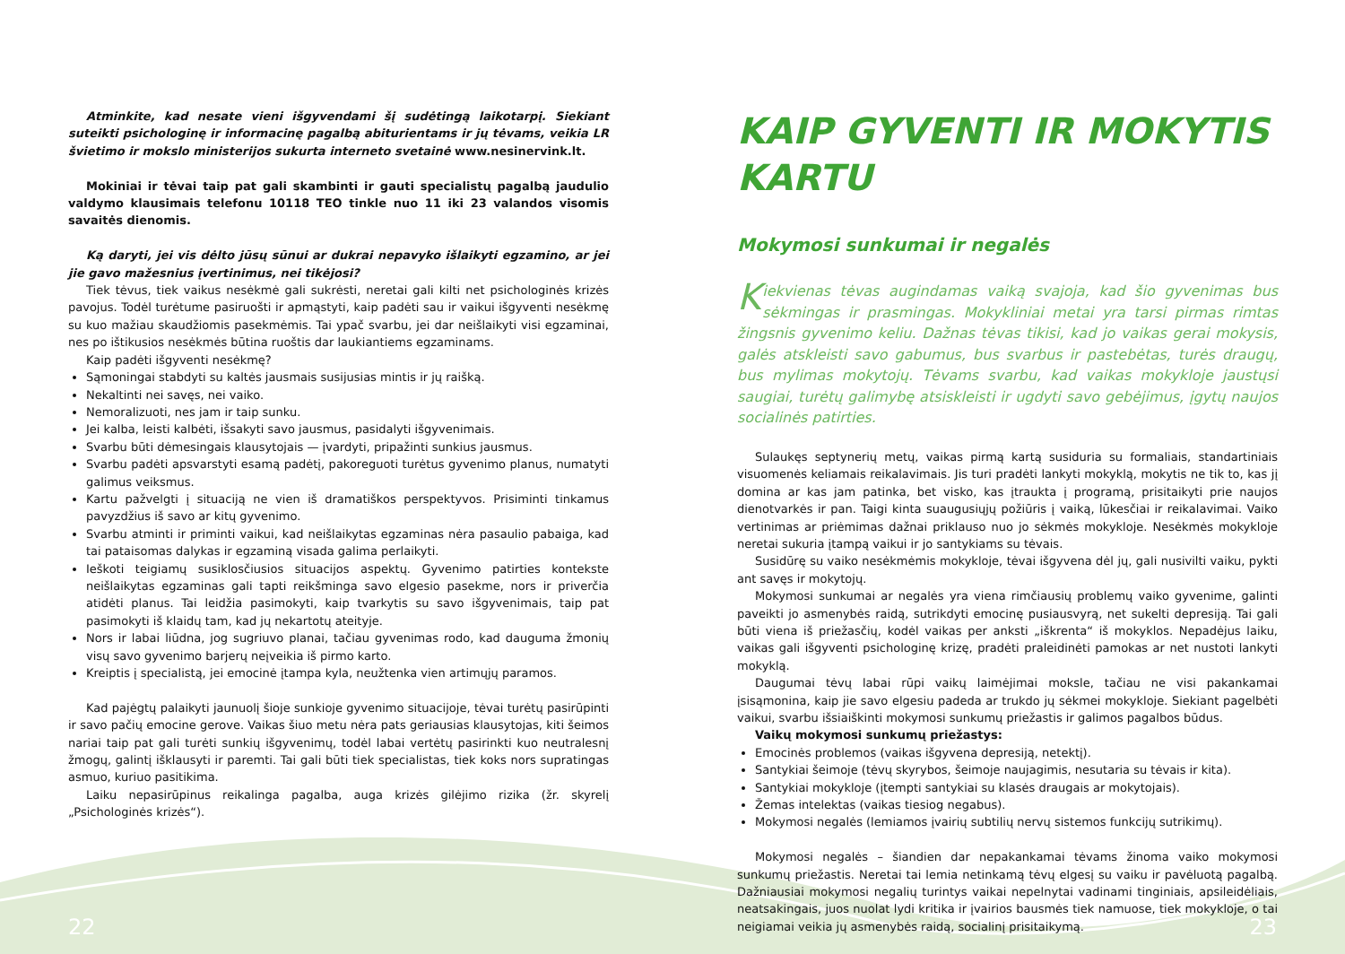Atminkite, kad nesate vieni išgyvendami šį sudėtingą laikotarpį. Siekiant suteikti psichologinę ir informacinę pagalbą abiturientams ir jų tėvams, veikia LR švietimo ir mokslo ministerijos sukurta interneto svetainė www.nesinervink.lt.
Mokiniai ir tėvai taip pat gali skambinti ir gauti specialistų pagalbą jaudulio valdymo klausimais telefonu 10118 TEO tinkle nuo 11 iki 23 valandos visomis savaitės dienomis.
Ką daryti, jei vis dėlto jūsų sūnui ar dukrai nepavyko išlaikyti egzamino, ar jei jie gavo mažesnius įvertinimus, nei tikėjosi?
Tiek tėvus, tiek vaikus nesėkmė gali sukrėsti, neretai gali kilti net psichologinės krizės pavojus. Todėl turėtume pasiruošti ir apmąstyti, kaip padėti sau ir vaikui išgyventi nesėkmę su kuo mažiau skaudžiomis pasekmėmis. Tai ypač svarbu, jei dar neišlaikyti visi egzaminai, nes po ištikusios nesėkmės būtina ruoštis dar laukiantiems egzaminams.
Kaip padėti išgyventi nesėkmę?
Sąmoningai stabdyti su kaltės jausmais susijusias mintis ir jų raišką.
Nekaltinti nei savęs, nei vaiko.
Nemoralizuoti, nes jam ir taip sunku.
Jei kalba, leisti kalbėti, išsakyti savo jausmus, pasidalyti išgyvenimais.
Svarbu būti dėmesingais klausytojais — įvardyti, pripažinti sunkius jausmus.
Svarbu padėti apsvarstyti esamą padėtį, pakoreguoti turėtus gyvenimo planus, numatyti galimus veiksmus.
Kartu pažvelgti į situaciją ne vien iš dramatiškos perspektyvos. Prisiminti tinkamus pavyzdžius iš savo ar kitų gyvenimo.
Svarbu atminti ir priminti vaikui, kad neišlaikytas egzaminas nėra pasaulio pabaiga, kad tai pataisomas dalykas ir egzaminą visada galima perlaikyti.
Ieškoti teigiamų susiklosčiusios situacijos aspektų. Gyvenimo patirties kontekste neišlaikytas egzaminas gali tapti reikšminga savo elgesio pasekme, nors ir priverčia atidėti planus. Tai leidžia pasimokyti, kaip tvarkytis su savo išgyvenimais, taip pat pasimokyti iš klaidų tam, kad jų nekartotų ateityje.
Nors ir labai liūdna, jog sugriuvo planai, tačiau gyvenimas rodo, kad dauguma žmonių visų savo gyvenimo barjerų neįveikia iš pirmo karto.
Kreiptis į specialistą, jei emocinė įtampa kyla, neužtenka vien artimųjų paramos.
Kad pajėgtų palaikyti jaunuolį šioje sunkioje gyvenimo situacijoje, tėvai turėtų pasirūpinti ir savo pačių emocine gerove. Vaikas šiuo metu nėra pats geriausias klausytojas, kiti šeimos nariai taip pat gali turėti sunkių išgyvenimų, todėl labai vertėtų pasirinkti kuo neutralesnį žmogų, galintį išklausyti ir paremti. Tai gali būti tiek specialistas, tiek koks nors supratingas asmuo, kuriuo pasitikima.
Laiku nepasirūpinus reikalinga pagalba, auga krizės gilėjimo rizika (žr. skyrelį „Psichologinės krizės“).
KAIP GYVENTI IR MOKYTIS KARTU
Mokymosi sunkumai ir negalės
Kiekvienas tėvas augindamas vaiką svajoja, kad šio gyvenimas bus sėkmingas ir prasmingas. Mokykliniai metai yra tarsi pirmas rimtas žingsnis gyvenimo keliu. Dažnas tėvas tikisi, kad jo vaikas gerai mokysis, galės atskleisti savo gabumus, bus svarbus ir pastebėtas, turės draugų, bus mylimas mokytojų. Tėvams svarbu, kad vaikas mokykloje jaustųsi saugiai, turėtų galimybę atsiskleisti ir ugdyti savo gebėjimus, įgytų naujos socialinės patirties.
Sulaukęs septynerių metų, vaikas pirmą kartą susiduria su formaliais, standartiniais visuomenės keliamais reikalavimais. Jis turi pradėti lankyti mokyklą, mokytis ne tik to, kas jį domina ar kas jam patinka, bet visko, kas įtraukta į programą, prisitaikyti prie naujos dienotvarkės ir pan. Taigi kinta suaugusiųjų požiūris į vaiką, lūkesčiai ir reikalavimai. Vaiko vertinimas ar priėmimas dažnai priklauso nuo jo sėkmės mokykloje. Nesėkmės mokykloje neretai sukuria įtampą vaikui ir jo santykiams su tėvais.
Susidūrę su vaiko nesėkmėmis mokykloje, tėvai išgyvena dėl jų, gali nusivilti vaiku, pykti ant savęs ir mokytojų.
Mokymosi sunkumai ar negalės yra viena rimčiausių problemų vaiko gyvenime, galinti paveikti jo asmenybės raidą, sutrikdyti emocinę pusiausvyrą, net sukelti depresiją. Tai gali būti viena iš priežasčių, kodėl vaikas per anksti „iškrenta“ iš mokyklos. Nepadėjus laiku, vaikas gali išgyventi psichologinę krizę, pradėti praleidinėti pamokas ar net nustoti lankyti mokyklą.
Daugumai tėvų labai rūpi vaikų laimėjimai moksle, tačiau ne visi pakankamai įsisąmonina, kaip jie savo elgesiu padeda ar trukdo jų sėkmei mokykloje. Siekiant pagelbėti vaikui, svarbu išsiaiškinti mokymosi sunkumų priežastis ir galimos pagalbos būdus.
Vaikų mokymosi sunkumų priežastys:
Emocinės problemos (vaikas išgyvena depresiją, netektį).
Santykiai šeimoje (tėvų skyrybos, šeimoje naujagimis, nesutaria su tėvais ir kita).
Santykiai mokykloje (įtempti santykiai su klasės draugais ar mokytojais).
Žemas intelektas (vaikas tiesiog negabus).
Mokymosi negalės (lemiamos įvairių subtilių nervų sistemos funkcijų sutrikimų).
Mokymosi negalės – šiandien dar nepakankamai tėvams žinoma vaiko mokymosi sunkumų priežastis. Neretai tai lemia netinkamą tėvų elgesį su vaiku ir pavėluotą pagalbą. Dažniausiai mokymosi negalių turintys vaikai nepelnytai vadinami tinginiais, apsileidėliais, neatsakingais, juos nuolat lydi kritika ir įvairios bausmės tiek namuose, tiek mokykloje, o tai neigiamai veikia jų asmenybės raidą, socialinį prisitaikymą.
22 23